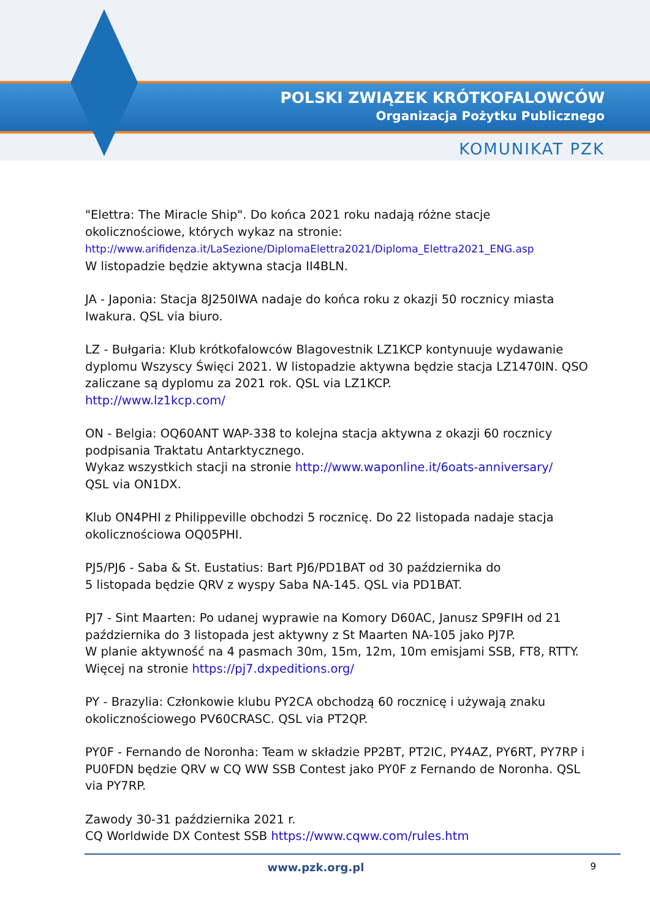POLSKI ZWIĄZEK KRÓTKOFALOWCÓW
Organizacja Pożytku Publicznego
KOMUNIKAT PZK
"Elettra: The Miracle Ship". Do końca 2021 roku nadają różne stacje okolicznościowe, których wykaz na stronie:
http://www.arifidenza.it/LaSezione/DiplomaElettra2021/Diploma_Elettra2021_ENG.asp
W listopadzie będzie aktywna stacja II4BLN.
JA - Japonia: Stacja 8J250IWA nadaje do końca roku z okazji 50 rocznicy miasta Iwakura. QSL via biuro.
LZ - Bułgaria: Klub krótkofalowców Blagovestnik LZ1KCP kontynuuje wydawanie dyplomu Wszyscy Święci 2021. W listopadzie aktywna będzie stacja LZ1470IN. QSO zaliczane są dyplomu za 2021 rok. QSL via LZ1KCP.
http://www.lz1kcp.com/
ON - Belgia: OQ60ANT WAP-338 to kolejna stacja aktywna z okazji 60 rocznicy podpisania Traktatu Antarktycznego.
Wykaz wszystkich stacji na stronie http://www.waponline.it/6oats-anniversary/
QSL via ON1DX.
Klub ON4PHI z Philippeville obchodzi 5 rocznicę. Do 22 listopada nadaje stacja okolicznościowa OQ05PHI.
PJ5/PJ6 - Saba & St. Eustatius: Bart PJ6/PD1BAT od 30 października do
5 listopada będzie QRV z wyspy Saba NA-145. QSL via PD1BAT.
PJ7 - Sint Maarten: Po udanej wyprawie na Komory D60AC, Janusz SP9FIH od 21 października do 3 listopada jest aktywny z St Maarten NA-105 jako PJ7P.
W planie aktywność na 4 pasmach 30m, 15m, 12m, 10m emisjami SSB, FT8, RTTY.
Więcej na stronie https://pj7.dxpeditions.org/
PY - Brazylia: Członkowie klubu PY2CA obchodzą 60 rocznicę i używają znaku okolicznościowego PV60CRASC. QSL via PT2QP.
PY0F - Fernando de Noronha: Team w składzie PP2BT, PT2IC, PY4AZ, PY6RT, PY7RP i PU0FDN będzie QRV w CQ WW SSB Contest jako PY0F z Fernando de Noronha. QSL via PY7RP.
Zawody 30-31 października 2021 r.
CQ Worldwide DX Contest SSB https://www.cqww.com/rules.htm
www.pzk.org.pl
9